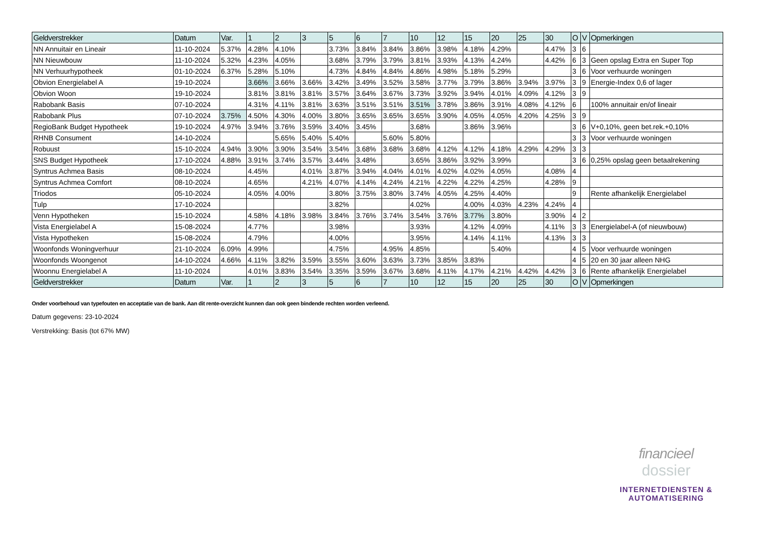| Geldverstrekker | Datum | Var. | 1 | 2 | 3 | 5 | 6 | 7 | 10 | 12 | 15 | 20 | 25 | 30 | O | V | Opmerkingen |
| --- | --- | --- | --- | --- | --- | --- | --- | --- | --- | --- | --- | --- | --- | --- | --- | --- | --- |
| NN Annuitair en Lineair | 11-10-2024 | 5.37% | 4.28% | 4.10% | | 3.73% | 3.84% | 3.84% | 3.86% | 3.98% | 4.18% | 4.29% | | 4.47% | 3 | 6 | |
| NN Nieuwbouw | 11-10-2024 | 5.32% | 4.23% | 4.05% | | 3.68% | 3.79% | 3.79% | 3.81% | 3.93% | 4.13% | 4.24% | | 4.42% | 6 | 3 | Geen opslag Extra en Super Top |
| NN Verhuurhypotheek | 01-10-2024 | 6.37% | 5.28% | 5.10% | | 4.73% | 4.84% | 4.84% | 4.86% | 4.98% | 5.18% | 5.29% | | | 3 | 6 | Voor verhuurde woningen |
| Obvion Energielabel A | 19-10-2024 | | 3.66% | 3.66% | 3.66% | 3.42% | 3.49% | 3.52% | 3.58% | 3.77% | 3.79% | 3.86% | 3.94% | 3.97% | 3 | 9 | Energie-Index 0,6 of lager |
| Obvion Woon | 19-10-2024 | | 3.81% | 3.81% | 3.81% | 3.57% | 3.64% | 3.67% | 3.73% | 3.92% | 3.94% | 4.01% | 4.09% | 4.12% | 3 | 9 | |
| Rabobank Basis | 07-10-2024 | | 4.31% | 4.11% | 3.81% | 3.63% | 3.51% | 3.51% | 3.51% | 3.78% | 3.86% | 3.91% | 4.08% | 4.12% | 6 | | 100% annuitair en/of lineair |
| Rabobank Plus | 07-10-2024 | 3.75% | 4.50% | 4.30% | 4.00% | 3.80% | 3.65% | 3.65% | 3.65% | 3.90% | 4.05% | 4.05% | 4.20% | 4.25% | 3 | 9 | |
| RegioBank Budget Hypotheek | 19-10-2024 | 4.97% | 3.94% | 3.76% | 3.59% | 3.40% | 3.45% | | 3.68% | | 3.86% | 3.96% | | | 3 | 6 | V+0,10%, geen bet.rek.+0,10% |
| RHNB Consument | 14-10-2024 | | | 5.65% | 5.40% | 5.40% | | 5.60% | 5.80% | | | | | | 3 | 3 | Voor verhuurde woningen |
| Robuust | 15-10-2024 | 4.94% | 3.90% | 3.90% | 3.54% | 3.54% | 3.68% | 3.68% | 3.68% | 4.12% | 4.12% | 4.18% | 4.29% | 4.29% | 3 | 3 | |
| SNS Budget Hypotheek | 17-10-2024 | 4.88% | 3.91% | 3.74% | 3.57% | 3.44% | 3.48% | | 3.65% | 3.86% | 3.92% | 3.99% | | | 3 | 6 | 0,25% opslag geen betaalrekening |
| Syntrus Achmea Basis | 08-10-2024 | | 4.45% | | 4.01% | 3.87% | 3.94% | 4.04% | 4.01% | 4.02% | 4.02% | 4.05% | | 4.08% | 4 | | |
| Syntrus Achmea Comfort | 08-10-2024 | | 4.65% | | 4.21% | 4.07% | 4.14% | 4.24% | 4.21% | 4.22% | 4.22% | 4.25% | | 4.28% | 9 | | |
| Triodos | 05-10-2024 | | 4.05% | 4.00% | | 3.80% | 3.75% | 3.80% | 3.74% | 4.05% | 4.25% | 4.40% | | | 9 | | Rente afhankelijk Energielabel |
| Tulp | 17-10-2024 | | | | | 3.82% | | | 4.02% | | 4.00% | 4.03% | 4.23% | 4.24% | 4 | | |
| Venn Hypotheken | 15-10-2024 | | 4.58% | 4.18% | 3.98% | 3.84% | 3.76% | 3.74% | 3.54% | 3.76% | 3.77% | 3.80% | | 3.90% | 4 | 2 | |
| Vista Energielabel A | 15-08-2024 | | 4.77% | | | 3.98% | | | 3.93% | | 4.12% | 4.09% | | 4.11% | 3 | 3 | Energielabel-A (of nieuwbouw) |
| Vista Hypotheken | 15-08-2024 | | 4.79% | | | 4.00% | | | 3.95% | | 4.14% | 4.11% | | 4.13% | 3 | 3 | |
| Woonfonds Woningverhuur | 21-10-2024 | 6.09% | 4.99% | | | 4.75% | | 4.95% | 4.85% | | | 5.40% | | | 4 | 5 | Voor verhuurde woningen |
| Woonfonds Woongenot | 14-10-2024 | 4.66% | 4.11% | 3.82% | 3.59% | 3.55% | 3.60% | 3.63% | 3.73% | 3.85% | 3.83% | | | | 4 | 5 | 20 en 30 jaar alleen NHG |
| Woonnu Energielabel A | 11-10-2024 | | 4.01% | 3.83% | 3.54% | 3.35% | 3.59% | 3.67% | 3.68% | 4.11% | 4.17% | 4.21% | 4.42% | 4.42% | 3 | 6 | Rente afhankelijk Energielabel |
| Geldverstrekker | Datum | Var. | 1 | 2 | 3 | 5 | 6 | 7 | 10 | 12 | 15 | 20 | 25 | 30 | O | V | Opmerkingen |
Onder voorbehoud van typefouten en acceptatie van de bank. Aan dit rente-overzicht kunnen dan ook geen bindende rechten worden verleend.
Datum gegevens: 23-10-2024
Verstrekking: Basis (tot 67% MW)
financieel
dossier
INTERNETDIENSTEN &
AUTOMATISERING